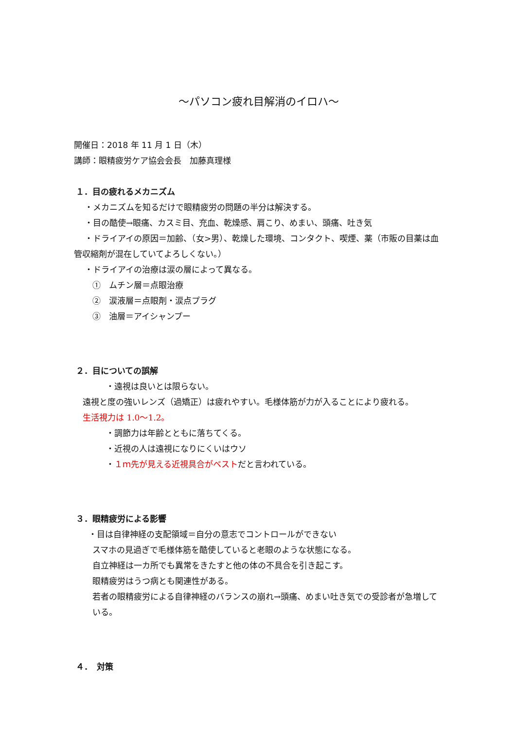～パソコン疲れ目解消のイロハ～
開催日：2018 年 11 月 1 日（木）
講師：眼精疲労ケア協会会長　加藤真理様
１．目の疲れるメカニズム
・メカニズムを知るだけで眼精疲労の問題の半分は解決する。
・目の酷使→眼痛、カスミ目、充血、乾燥感、肩こり、めまい、頭痛、吐き気
・ドライアイの原因＝加齢、（女>男）、乾燥した環境、コンタクト、喫煙、薬（市販の目薬は血管収縮剤が混在していてよろしくない。）
・ドライアイの治療は涙の層によって異なる。
①　ムチン層＝点眼治療
②　涙液層＝点眼剤・涙点プラグ
③　油層＝アイシャンプー
２．目についての誤解
・遠視は良いとは限らない。
遠視と度の強いレンズ（過矯正）は疲れやすい。毛様体筋が力が入ることにより疲れる。
生活視力は 1.0～1.2。
・調節力は年齢とともに落ちてくる。
・近視の人は遠視になりにくいはウソ
・１ｍ先が見える近視具合がベストだと言われている。
３．眼精疲労による影響
・目は自律神経の支配領域＝自分の意志でコントロールができない
スマホの見過ぎで毛様体筋を酷使していると老眼のような状態になる。
自立神経は一カ所でも異常をきたすと他の体の不具合を引き起こす。
眼精疲労はうつ病とも関連性がある。
若者の眼精疲労による自律神経のバランスの崩れ→頭痛、めまい吐き気での受診者が急増している。
４．　対策